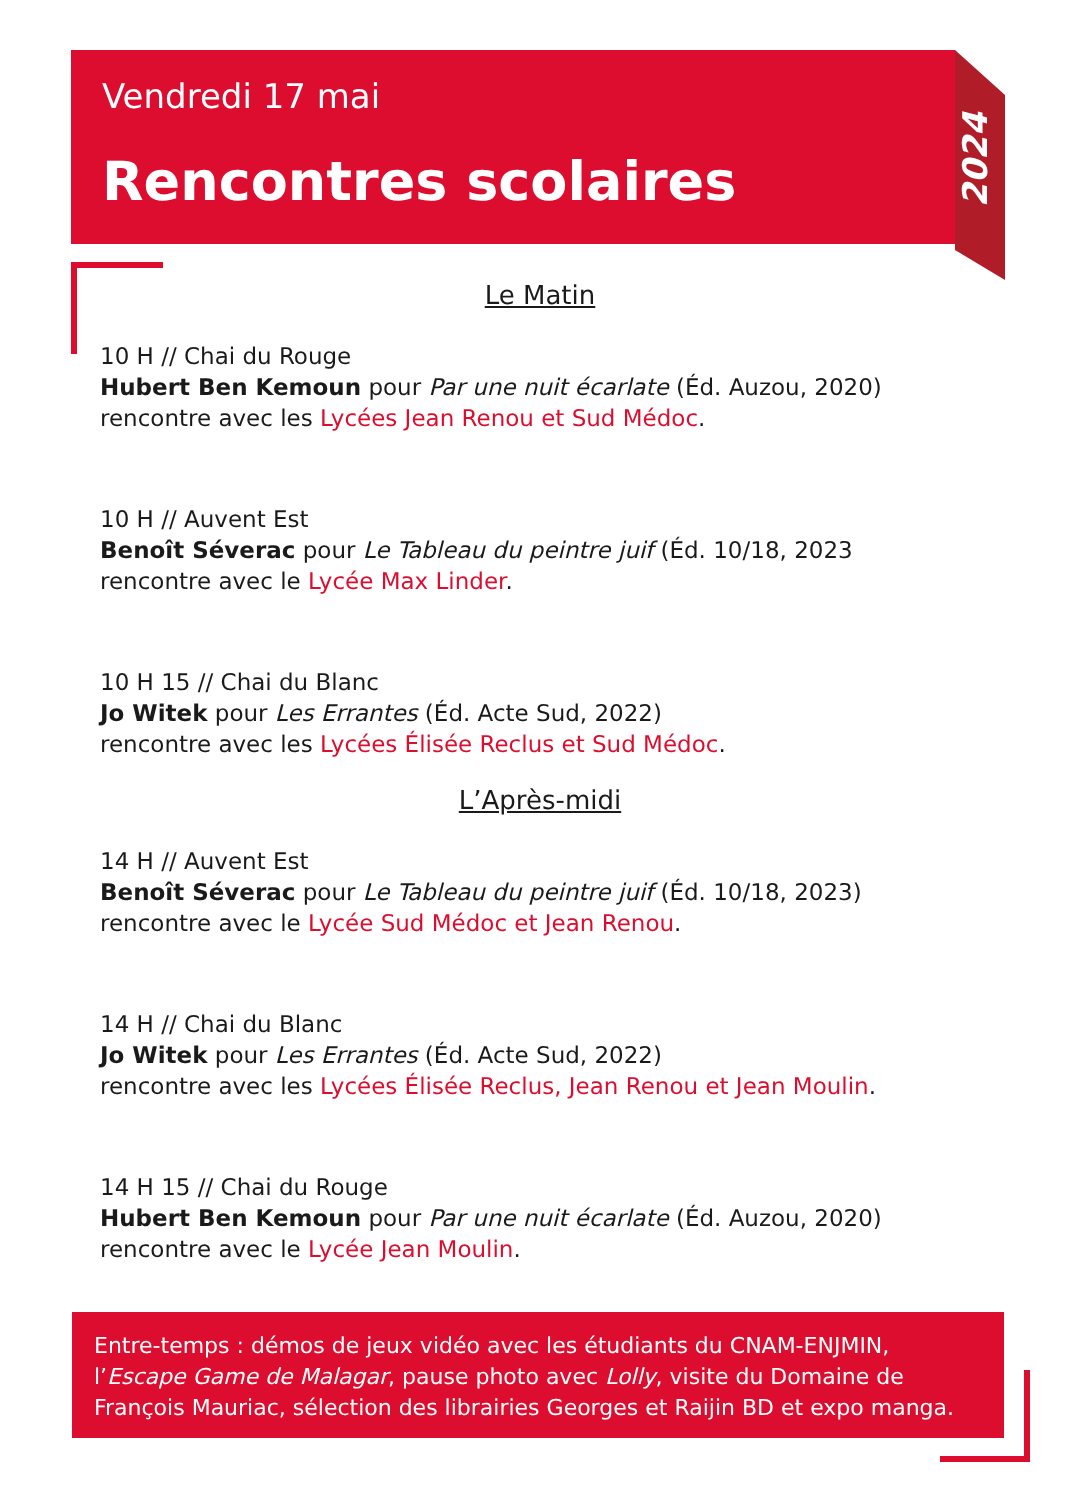Vendredi 17 mai
Rencontres scolaires
2024
Le Matin
10 H // Chai du Rouge
Hubert Ben Kemoun pour Par une nuit écarlate (Éd. Auzou, 2020)
rencontre avec les Lycées Jean Renou et Sud Médoc.
10 H // Auvent Est
Benoît Séverac pour Le Tableau du peintre juif (Éd. 10/18, 2023
rencontre avec le Lycée Max Linder.
10 H 15 // Chai du Blanc
Jo Witek pour Les Errantes (Éd. Acte Sud, 2022)
rencontre avec les Lycées Élisée Reclus et Sud Médoc.
L’Après-midi
14 H // Auvent Est
Benoît Séverac pour Le Tableau du peintre juif (Éd. 10/18, 2023)
rencontre avec le Lycée Sud Médoc et Jean Renou.
14 H // Chai du Blanc
Jo Witek pour Les Errantes (Éd. Acte Sud, 2022)
rencontre avec les Lycées Élisée Reclus, Jean Renou et Jean Moulin.
14 H 15 // Chai du Rouge
Hubert Ben Kemoun pour Par une nuit écarlate (Éd. Auzou, 2020)
rencontre avec le Lycée Jean Moulin.
Entre-temps : démos de jeux vidéo avec les étudiants du CNAM-ENJMIN, l’Escape Game de Malagar, pause photo avec Lolly, visite du Domaine de François Mauriac, sélection des librairies Georges et Raijin BD et expo manga.